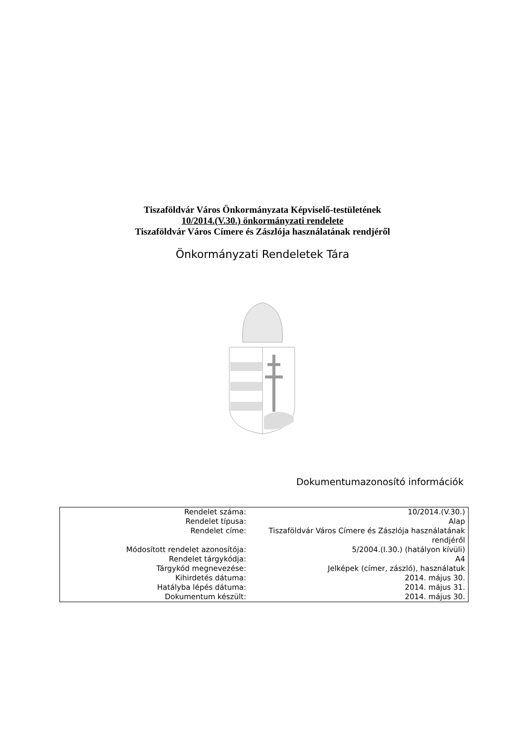Tiszaföldvár Város Önkormányzata Képviselő-testületének
10/2014.(V.30.) önkormányzati rendelete
Tiszaföldvár Város Címere és Zászlója használatának rendjéről
Önkormányzati Rendeletek Tára
Dokumentumazonosító információk
| Rendelet száma: | 10/2014.(V.30.) |
| Rendelet típusa: | Alap |
| Rendelet címe: | Tiszaföldvár Város Címere és Zászlója használatának rendjéről |
| Módosított rendelet azonosítója: | 5/2004.(I.30.) (hatályon kívüli) |
| Rendelet tárgykódja: | A4 |
| Tárgykód megnevezése: | Jelképek (címer, zászló), használatuk |
| Kihirdetés dátuma: | 2014. május 30. |
| Hatályba lépés dátuma: | 2014. május 31. |
| Dokumentum készült: | 2014. május 30. |